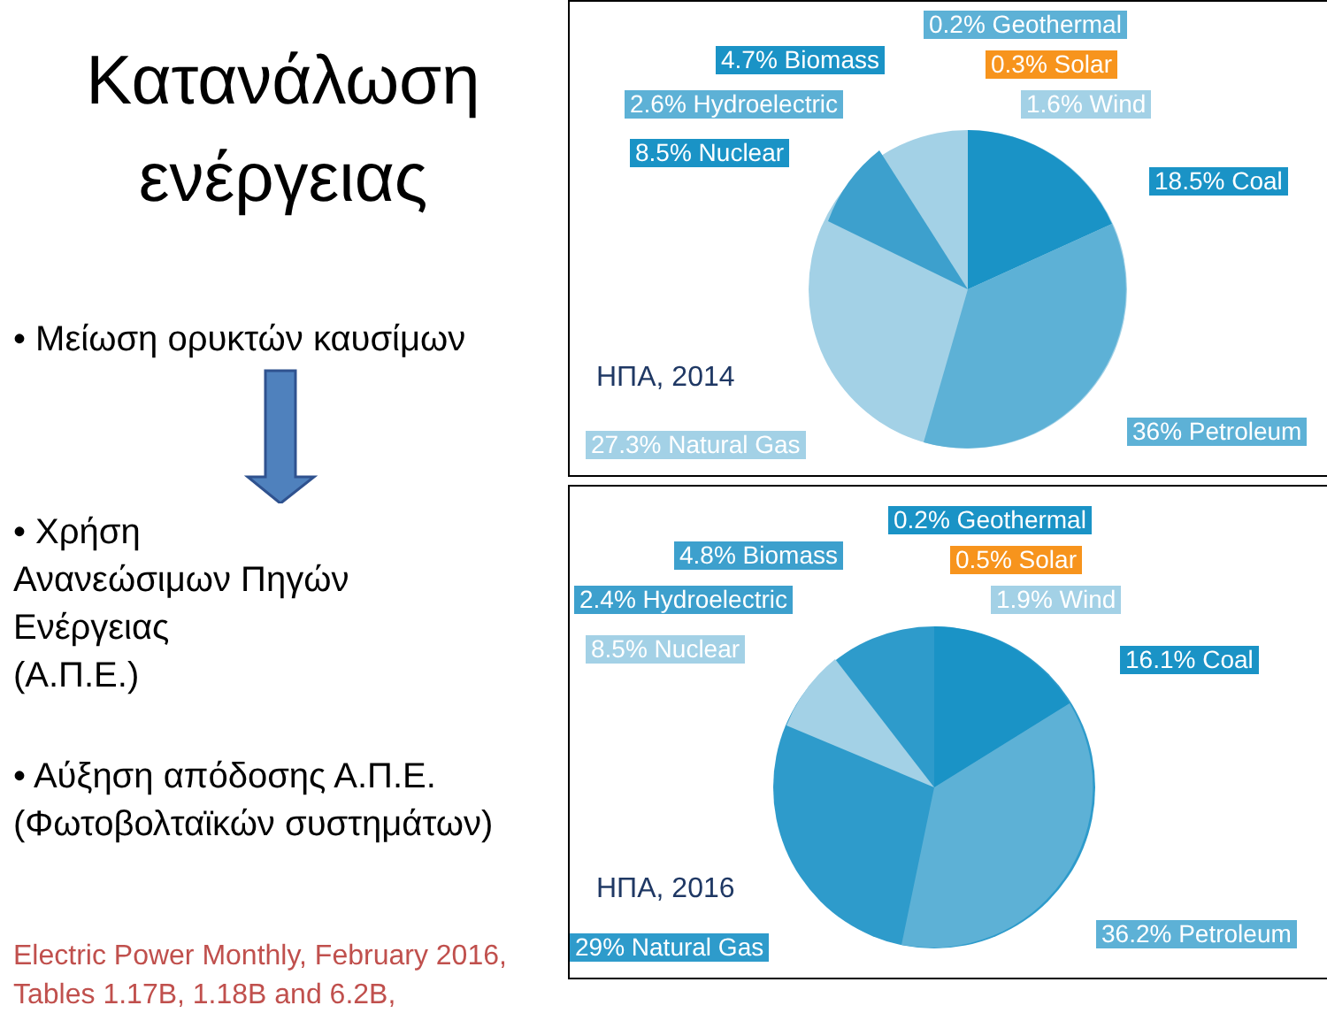Κατανάλωση
ενέργειας
• Μείωση ορυκτών καυσίμων
• Χρήση
Ανανεώσιμων Πηγών
Ενέργειας
(Α.Π.Ε.)
• Αύξηση απόδοσης Α.Π.Ε.
(Φωτοβολταϊκών συστημάτων)
Electric Power Monthly, February 2016,
Tables 1.17B, 1.18B and 6.2B,
0.2% Geothermal
4.7% Biomass 0.3% Solar
2.6% Hydroelectric 1.6% Wind
8.5% Nuclear
18.5% Coal
ΗΠΑ, 2014
27.3% Natural Gas 36% Petroleum
0.2% Geothermal
4.8% Biomass 0.5% Solar
2.4% Hydroelectric 1.9% Wind
8.5% Nuclear 16.1% Coal
ΗΠΑ, 2016
29% Natural Gas 36.2% Petroleum